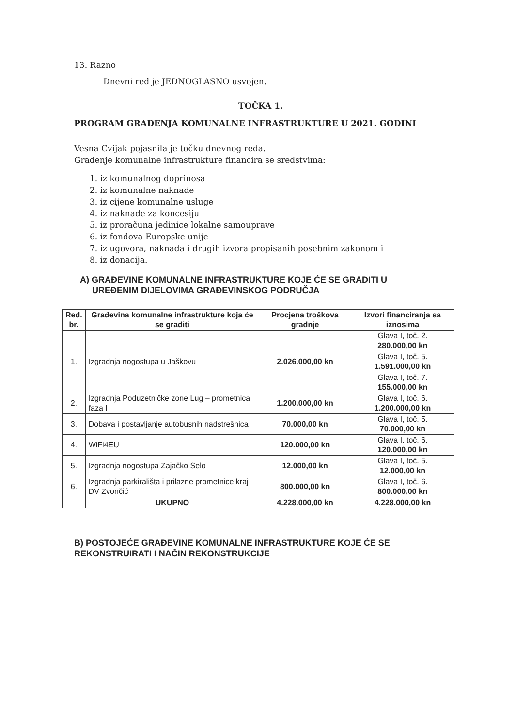13. Razno
Dnevni red je JEDNOGLASNO usvojen.
TOČKA 1.
PROGRAM GRAĐENJA KOMUNALNE INFRASTRUKTURE U 2021. GODINI
Vesna Cvijak pojasnila je točku dnevnog reda.
Građenje komunalne infrastrukture financira se sredstvima:
1. iz komunalnog doprinosa
2. iz komunalne naknade
3. iz cijene komunalne usluge
4. iz naknade za koncesiju
5. iz proračuna jedinice lokalne samouprave
6. iz fondova Europske unije
7. iz ugovora, naknada i drugih izvora propisanih posebnim zakonom i
8. iz donacija.
A) GRAĐEVINE KOMUNALNE INFRASTRUKTURE KOJE ĆE SE GRADITI U
UREĐENIM DIJELOVIMA GRAĐEVINSKOG PODRUČJA
| Red. br. | Građevina komunalne infrastrukture koja će se graditi | Procjena troškova gradnje | Izvori financiranja sa iznosima |
| --- | --- | --- | --- |
| 1. | Izgradnja nogostupa u Jaškovu | 2.026.000,00 kn | Glava I, toč. 2. 280.000,00 kn |
| | | | Glava I, toč. 5. 1.591.000,00 kn |
| | | | Glava I, toč. 7. 155.000,00 kn |
| 2. | Izgradnja Poduzetničke zone Lug – prometnica faza I | 1.200.000,00 kn | Glava I, toč. 6. 1.200.000,00 kn |
| 3. | Dobava i postavljanje autobusnih nadstrešnica | 70.000,00 kn | Glava I, toč. 5. 70.000,00 kn |
| 4. | WiFi4EU | 120.000,00 kn | Glava I, toč. 6. 120.000,00 kn |
| 5. | Izgradnja nogostupa Zajačko Selo | 12.000,00 kn | Glava I, toč. 5. 12.000,00 kn |
| 6. | Izgradnja parkirališta i prilazne prometnice kraj DV Zvončić | 800.000,00 kn | Glava I, toč. 6. 800.000,00 kn |
| | UKUPNO | 4.228.000,00 kn | 4.228.000,00 kn |
B) POSTOJEĆE GRAĐEVINE KOMUNALNE INFRASTRUKTURE KOJE ĆE SE REKONSTRUIRATI I NAČIN REKONSTRUKCIJE